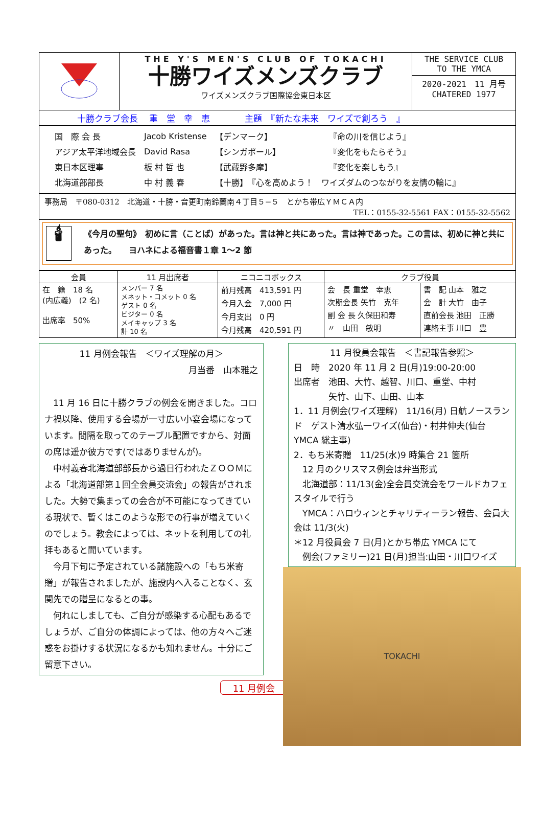THE Y'S MEN'S CLUB OF TOKACHI
十勝ワイズメンズクラブ
ワイズメンズクラブ国際協会東日本区
THE SERVICE CLUB
TO THE YMCA
2020-2021　11 月号
CHATERED 1977
十勝クラブ会長　 重　堂　幸　恵　　　　主題　『新たな未来　ワイズで創ろう　』
| 国 際 会 長 | Jacob Kristense | 【デンマーク】 | 『命の川を信じよう』 |
| アジア太平洋地域会長 | David Rasa | 【シンガポール】 | 『変化をもたらそう』 |
| 東日本区理事 | 板 村 哲 也 | 【武蔵野多摩】 | 『変化を楽しもう』 |
| 北海道部部長 | 中 村 義 春 | 【十勝】 『心を高めよう！ ワイズダムのつながりを友情の輪に』 | |
事務局　〒080-0312　北海道・十勝・音更町南鈴蘭南４丁目５−５　とかち帯広ＹＭＣＡ内
TEL：0155-32-5561 FAX：0155-32-5562
🕯
《今月の聖句》　初めに言（ことば）があった。言は神と共にあった。言は神であった。この言は、初めに神と共にあった。　　ヨハネによる福音書１章 1〜2 節
| 会員 | 11 月出席者 | ニコニコボックス | クラブ役員 | |
| --- | --- | --- | --- | --- |
| 在 籍 18 名 (内広義) (2 名) 出席率 50% | メンバー 7 名 メネット・コメット 0 名 ゲスト 0 名 ビジター 0 名 メイキャップ 3 名 計 10 名 | 前月残高 413,591 円 今月入金 7,000 円 今月支出 0 円 今月残高 420,591 円 | 会 長 重堂 幸恵 次期会長 矢竹 克年 副 会 長 久保田和寿 〃 山田 敏明 | 書 記 山本 雅之 会 計 大竹 由子 直前会長 池田 正勝 連絡主事 川口 豊 |
11 月例会報告　＜ワイズ理解の月＞
月当番　山本雅之
　11 月 16 日に十勝クラブの例会を開きました。コロナ禍以降、使用する会場が一寸広い小宴会場になっています。間隔を取ってのテーブル配置ですから、対面の席は遥か彼方です(ではありませんが)。
　中村義春北海道部部長から過日行われたＺＯＯＭによる「北海道部第１回全会員交流会」の報告がされました。大勢で集まっての会合が不可能になってきている現状で、暫くはこのような形での行事が増えていくのでしょう。教会によっては、ネットを利用しての礼拝もあると聞いています。
　今月下旬に予定されている諸施設への「もち米寄贈」が報告されましたが、施設内へ入ることなく、玄関先での贈呈になるとの事。
　何れにしましても、ご自分が感染する心配もあるでしょうが、ご自分の体調によっては、他の方々へご迷惑をお掛けする状況になるかも知れません。十分にご留意下さい。
11 月例会
11 月役員会報告　＜書記報告参照＞
日　時　2020 年 11 月 2 日(月)19:00-20:00
出席者　池田、大竹、越智、川口、重堂、中村
　　　　矢竹、山下、山田、山本
1．11 月例会(ワイズ理解)　11/16(月) 日航ノースランド　ゲスト清水弘一ワイズ(仙台)・村井伸夫(仙台 YMCA 総主事)
2．もち米寄贈　11/25(水)9 時集合 21 箇所
　12 月のクリスマス例会は弁当形式
　北海道部：11/13(金)全会員交流会をワールドカフェスタイルで行う
　YMCA：ハロウィンとチャリティーラン報告、会員大会は 11/3(火)
＊12 月役員会 7 日(月)とかち帯広 YMCA にて
　例会(ファミリー)21 日(月)担当:山田・川口ワイズ
TOKACHI